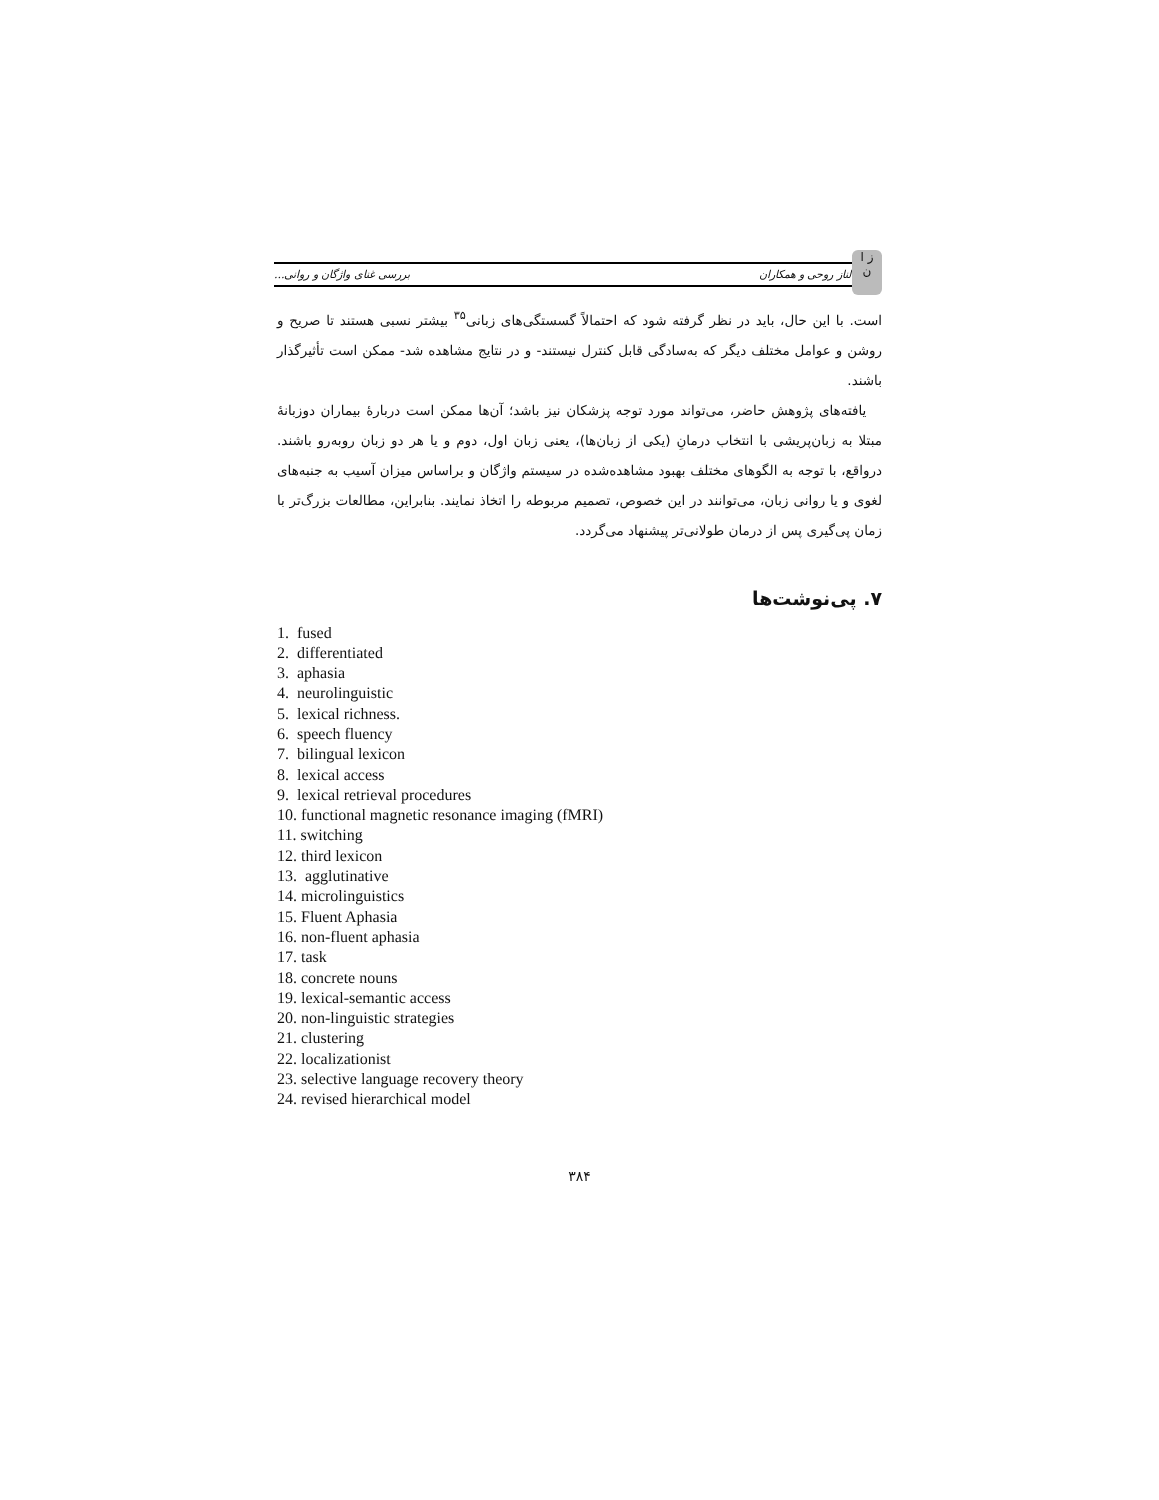ز ا
ن
الناز روحی و همکاران بررسی غنای واژگان و روانی...
است. با این حال، باید در نظر گرفته شود که احتمالاً گسستگی‌های زبانی<sup>۳۵</sup> بیشتر نسبی هستند تا صریح و روشن و عوامل مختلف دیگر که به‌سادگی قابل کنترل نیستند- و در نتایج مشاهده شد- ممکن است تأثیرگذار باشند.
یافته‌های پژوهش حاضر، می‌تواند مورد توجه پزشکان نیز باشد؛ آن‌ها ممکن است دربارهٔ بیماران دوزبانهٔ مبتلا به زبان‌پریشی با انتخاب درمانِ (یکی از زبان‌ها)، یعنی زبان اول، دوم و یا هر دو زبان روبه‌رو باشند. درواقع، با توجه به الگوهای مختلف بهبود مشاهده‌شده در سیستم واژگان و براساس میزان آسیب به جنبه‌های لغوی و یا روانی زبان، می‌توانند در این خصوص، تصمیم مربوطه را اتخاذ نمایند. بنابراین، مطالعات بزرگ‌تر با زمان پی‌گیری پس از درمان طولانی‌تر پیشنهاد می‌گردد.
۷. پی‌نوشت‌ها
1. fused
2. differentiated
3. aphasia
4. neurolinguistic
5. lexical richness.
6. speech fluency
7. bilingual lexicon
8. lexical access
9. lexical retrieval procedures
10. functional magnetic resonance imaging (fMRI)
11. switching
12. third lexicon
13. agglutinative
14. microlinguistics
15. Fluent Aphasia
16. non-fluent aphasia
17. task
18. concrete nouns
19. lexical-semantic access
20. non-linguistic strategies
21. clustering
22. localizationist
23. selective language recovery theory
24. revised hierarchical model
۳۸۴